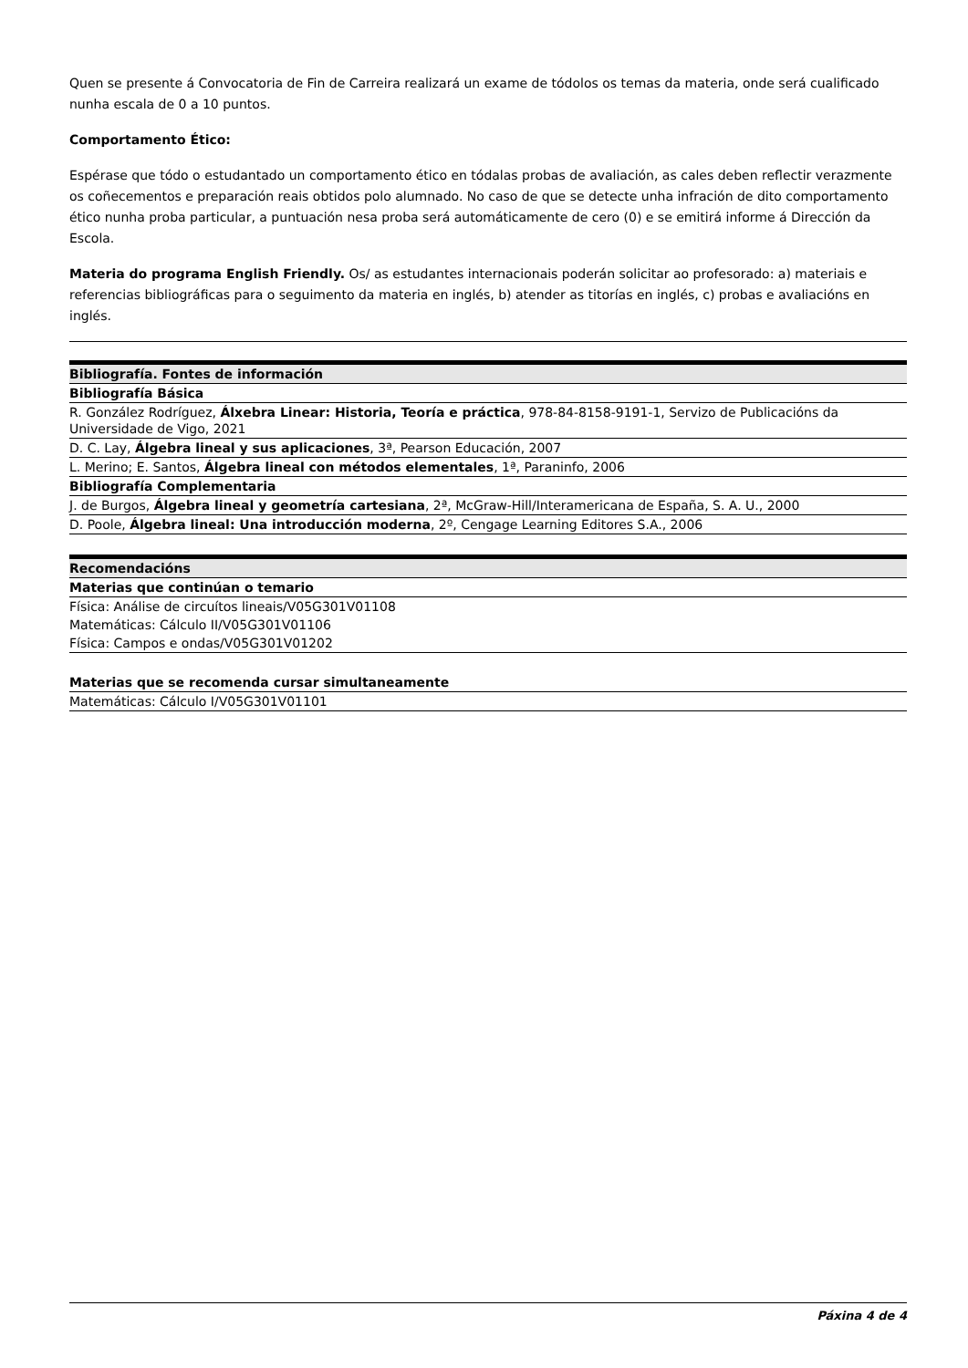Quen se presente á Convocatoria de Fin de Carreira realizará un exame de tódolos os temas da materia, onde será cualificado nunha escala de 0 a 10 puntos.
Comportamento Ético:
Espérase que tódo o estudantado un comportamento ético en tódalas probas de avaliación, as cales deben reflectir verazmente os coñecementos e preparación reais obtidos polo alumnado. No caso de que se detecte unha infración de dito comportamento ético nunha proba particular, a puntuación nesa proba será automáticamente de cero (0) e se emitirá informe á Dirección da Escola.
Materia do programa English Friendly. Os/ as estudantes internacionais poderán solicitar ao profesorado: a) materiais e referencias bibliográficas para o seguimento da materia en inglés, b) atender as titorías en inglés, c) probas e avaliacións en inglés.
| Bibliografía. Fontes de información |
| --- |
| Bibliografía Básica |
| R. González Rodríguez, Álxebra Linear: Historia, Teoría e práctica , 978-84-8158-9191-1, Servizo de Publicacións da Universidade de Vigo, 2021 |
| D. C. Lay, Álgebra lineal y sus aplicaciones , 3ª, Pearson Educación, 2007 |
| L. Merino; E. Santos, Álgebra lineal con métodos elementales , 1ª, Paraninfo, 2006 |
| Bibliografía Complementaria |
| J. de Burgos, Álgebra lineal y geometría cartesiana , 2ª, McGraw-Hill/Interamericana de España, S. A. U., 2000 |
| D. Poole, Álgebra lineal: Una introducción moderna , 2º, Cengage Learning Editores S.A., 2006 |
| Recomendacións |
| --- |
| Materias que continúan o temario |
| Física: Análise de circuítos lineais/V05G301V01108 |
| Matemáticas: Cálculo II/V05G301V01106 |
| Física: Campos e ondas/V05G301V01202 |
| Materias que se recomenda cursar simultaneamente |
| --- |
| Matemáticas: Cálculo I/V05G301V01101 |
Páxina 4 de 4